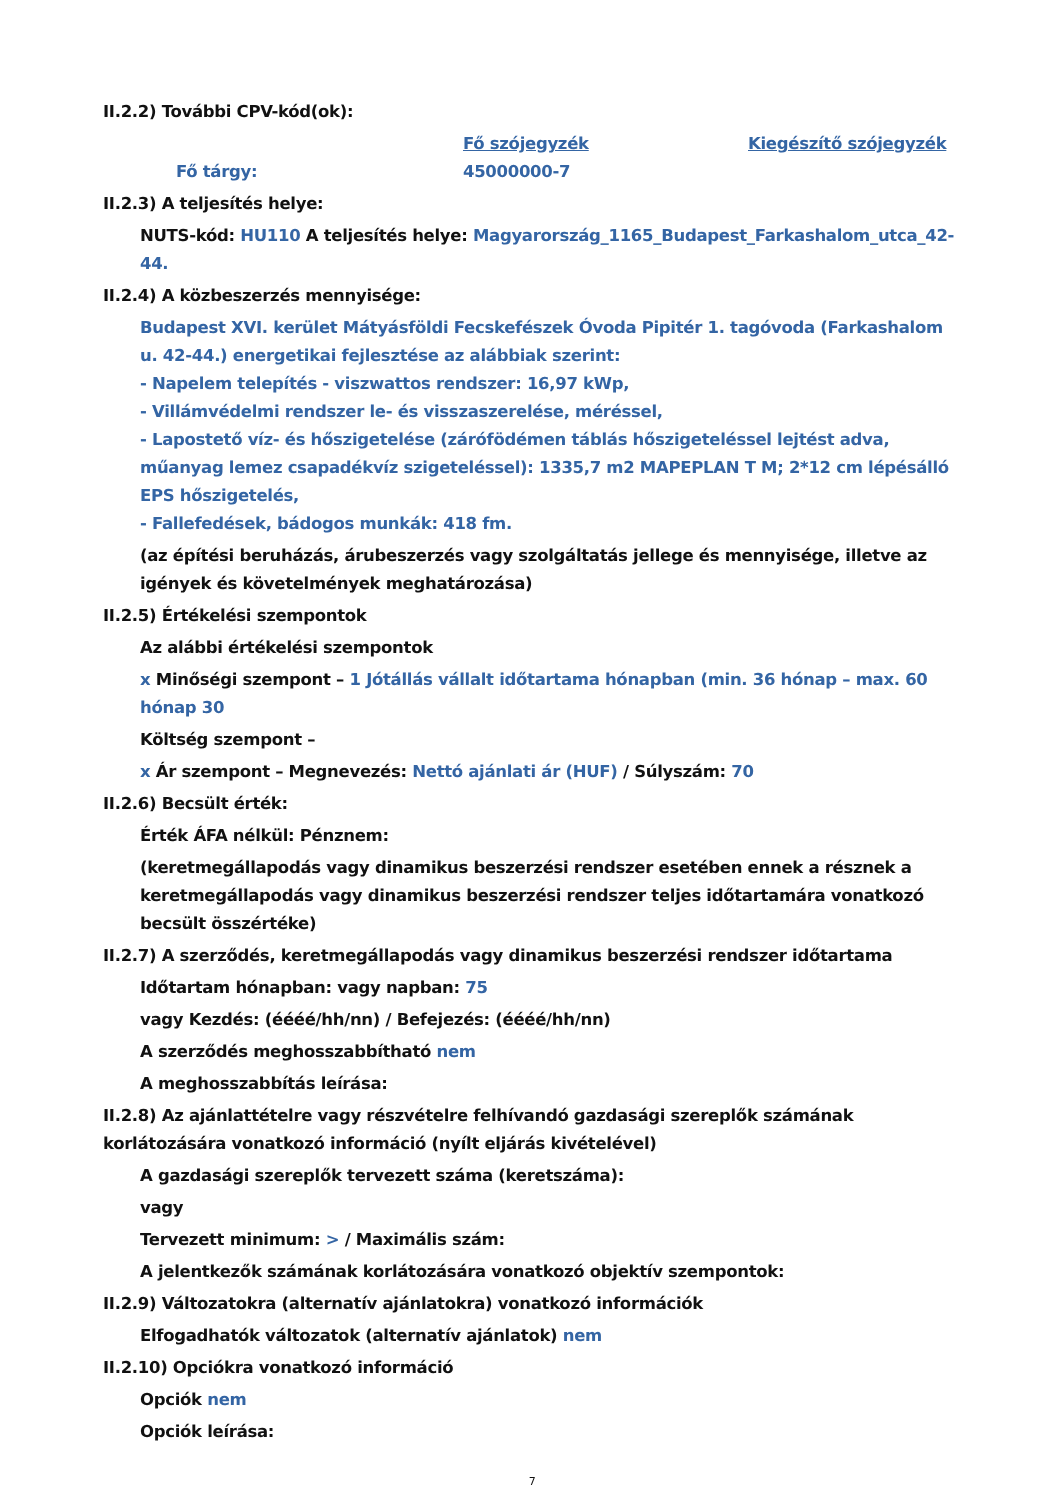II.2.2) További CPV-kód(ok):
| | Fő szójegyzék | Kiegészítő szójegyzék |
| Fő tárgy: | 45000000-7 | |
II.2.3) A teljesítés helye:
NUTS-kód: HU110 A teljesítés helye: Magyarország_1165_Budapest_Farkashalom_utca_42-44.
II.2.4) A közbeszerzés mennyisége:
Budapest XVI. kerület Mátyásföldi Fecskefészek Óvoda Pipitér 1. tagóvoda (Farkashalom u. 42-44.) energetikai fejlesztése az alábbiak szerint:
- Napelem telepítés - viszwattos rendszer: 16,97 kWp,
- Villámvédelmi rendszer le- és visszaszerelése, méréssel,
- Lapostető víz- és hőszigetelése (zárófödémen táblás hőszigeteléssel lejtést adva, műanyag lemez csapadékvíz szigeteléssel): 1335,7 m2 MAPEPLAN T M; 2*12 cm lépésálló EPS hőszigetelés,
- Fallefedések, bádogos munkák: 418 fm.
(az építési beruházás, árubeszerzés vagy szolgáltatás jellege és mennyisége, illetve az igények és követelmények meghatározása)
II.2.5) Értékelési szempontok
Az alábbi értékelési szempontok
x Minőségi szempont – 1 Jótállás vállalt időtartama hónapban (min. 36 hónap – max. 60 hónap 30
Költség szempont –
x Ár szempont – Megnevezés: Nettó ajánlati ár (HUF) / Súlyszám: 70
II.2.6) Becsült érték:
Érték ÁFA nélkül: Pénznem:
(keretmegállapodás vagy dinamikus beszerzési rendszer esetében ennek a résznek a keretmegállapodás vagy dinamikus beszerzési rendszer teljes időtartamára vonatkozó becsült összértéke)
II.2.7) A szerződés, keretmegállapodás vagy dinamikus beszerzési rendszer időtartama
Időtartam hónapban: vagy napban: 75
vagy Kezdés: (éééé/hh/nn) / Befejezés: (éééé/hh/nn)
A szerződés meghosszabbítható nem
A meghosszabbítás leírása:
II.2.8) Az ajánlattételre vagy részvételre felhívandó gazdasági szereplők számának korlátozására vonatkozó információ (nyílt eljárás kivételével)
A gazdasági szereplők tervezett száma (keretszáma):
vagy
Tervezett minimum: > / Maximális szám:
A jelentkezők számának korlátozására vonatkozó objektív szempontok:
II.2.9) Változatokra (alternatív ajánlatokra) vonatkozó információk
Elfogadhatók változatok (alternatív ajánlatok) nem
II.2.10) Opciókra vonatkozó információ
Opciók nem
Opciók leírása:
7